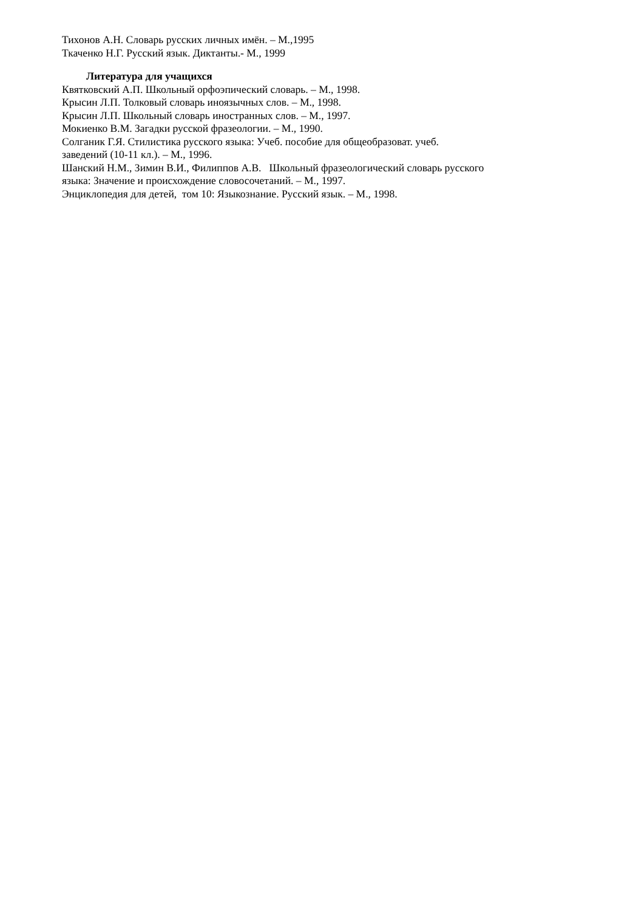Тихонов А.Н. Словарь русских личных имён. – М.,1995
Ткаченко Н.Г. Русский язык. Диктанты.- М., 1999
Литература для учащихся
Квятковский А.П. Школьный орфоэпический словарь. – М., 1998.
Крысин Л.П. Толковый словарь иноязычных слов. – М., 1998.
Крысин Л.П. Школьный словарь иностранных слов. – М., 1997.
Мокиенко В.М. Загадки русской фразеологии. – М., 1990.
Солганик Г.Я. Стилистика русского языка: Учеб. пособие для общеобразоват. учеб.
заведений (10-11 кл.). – М., 1996.
Шанский Н.М., Зимин В.И., Филиппов А.В. Школьный фразеологический словарь русского
языка: Значение и происхождение словосочетаний. – М., 1997.
Энциклопедия для детей, том 10: Языкознание. Русский язык. – М., 1998.